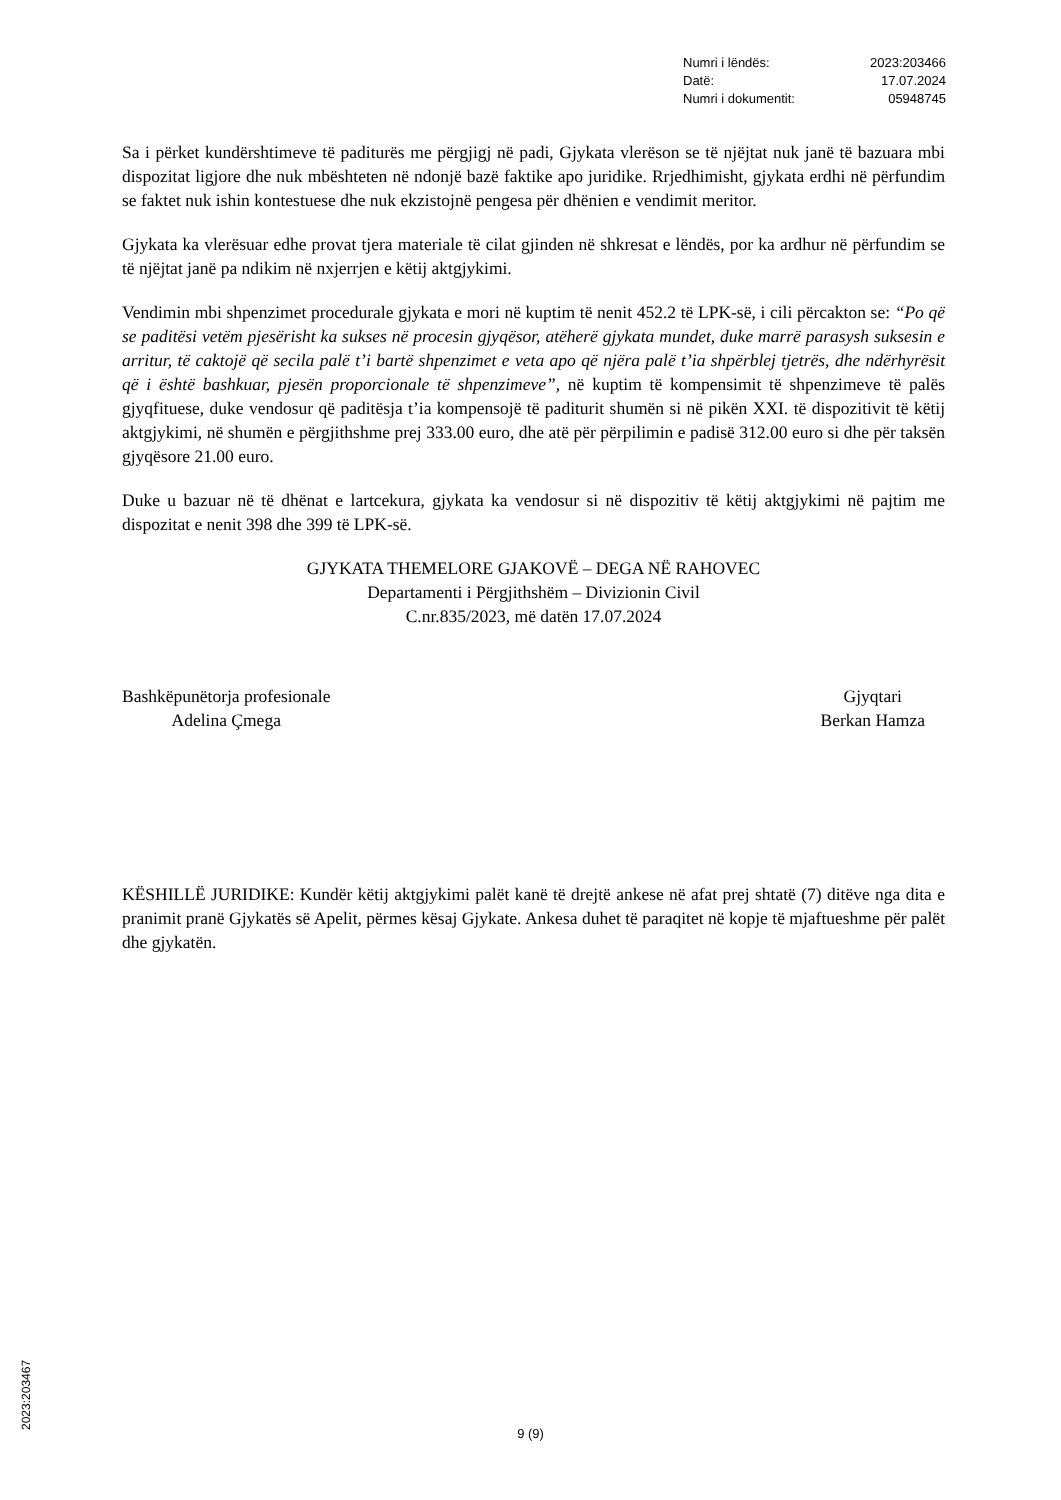| Numri i lëndës: | 2023:203466 |
| Datë: | 17.07.2024 |
| Numri i dokumentit: | 05948745 |
Sa i përket kundërshtimeve të paditurës me përgjigj në padi, Gjykata vlerëson se të njëjtat nuk janë të bazuara mbi dispozitat ligjore dhe nuk mbështeten në ndonjë bazë faktike apo juridike. Rrjedhimisht, gjykata erdhi në përfundim se faktet nuk ishin kontestuese dhe nuk ekzistojnë pengesa për dhënien e vendimit meritor.
Gjykata ka vlerësuar edhe provat tjera materiale të cilat gjinden në shkresat e lëndës, por ka ardhur në përfundim se të njëjtat janë pa ndikim në nxjerrjen e këtij aktgjykimi.
Vendimin mbi shpenzimet procedurale gjykata e mori në kuptim të nenit 452.2 të LPK-së, i cili përcakton se: “Po që se paditësi vetëm pjesërisht ka sukses në procesin gjyqësor, atëherë gjykata mundet, duke marrë parasysh suksesin e arritur, të caktojë që secila palë t’i bartë shpenzimet e veta apo që njëra palë t’ia shpërblej tjetrës, dhe ndërhyrësit që i është bashkuar, pjesën proporcionale të shpenzimeve”, në kuptim të kompensimit të shpenzimeve të palës gjyqfituese, duke vendosur që paditësja t’ia kompensojë të paditurit shumën si në pikën XXI. të dispozitivit të këtij aktgjykimi, në shumën e përgjithshme prej 333.00 euro, dhe atë për përpilimin e padisë 312.00 euro si dhe për taksën gjyqësore 21.00 euro.
Duke u bazuar në të dhënat e lartcekura, gjykata ka vendosur si në dispozitiv të këtij aktgjykimi në pajtim me dispozitat e nenit 398 dhe 399 të LPK-së.
GJYKATA THEMELORE GJAKOVË – DEGA NË RAHOVEC
Departamenti i Përgjithshëm – Divizionin Civil
C.nr.835/2023, më datën 17.07.2024
Bashkëpunëtorja profesionale
Adelina Çmega
Gjyqtari
Berkan Hamza
KËSHILLË JURIDIKE: Kundër këtij aktgjykimi palët kanë të drejtë ankese në afat prej shtatë (7) ditëve nga dita e pranimit pranë Gjykatës së Apelit, përmes kësaj Gjykate. Ankesa duhet të paraqitet në kopje të mjaftueshme për palët dhe gjykatën.
2023:203467
9 (9)